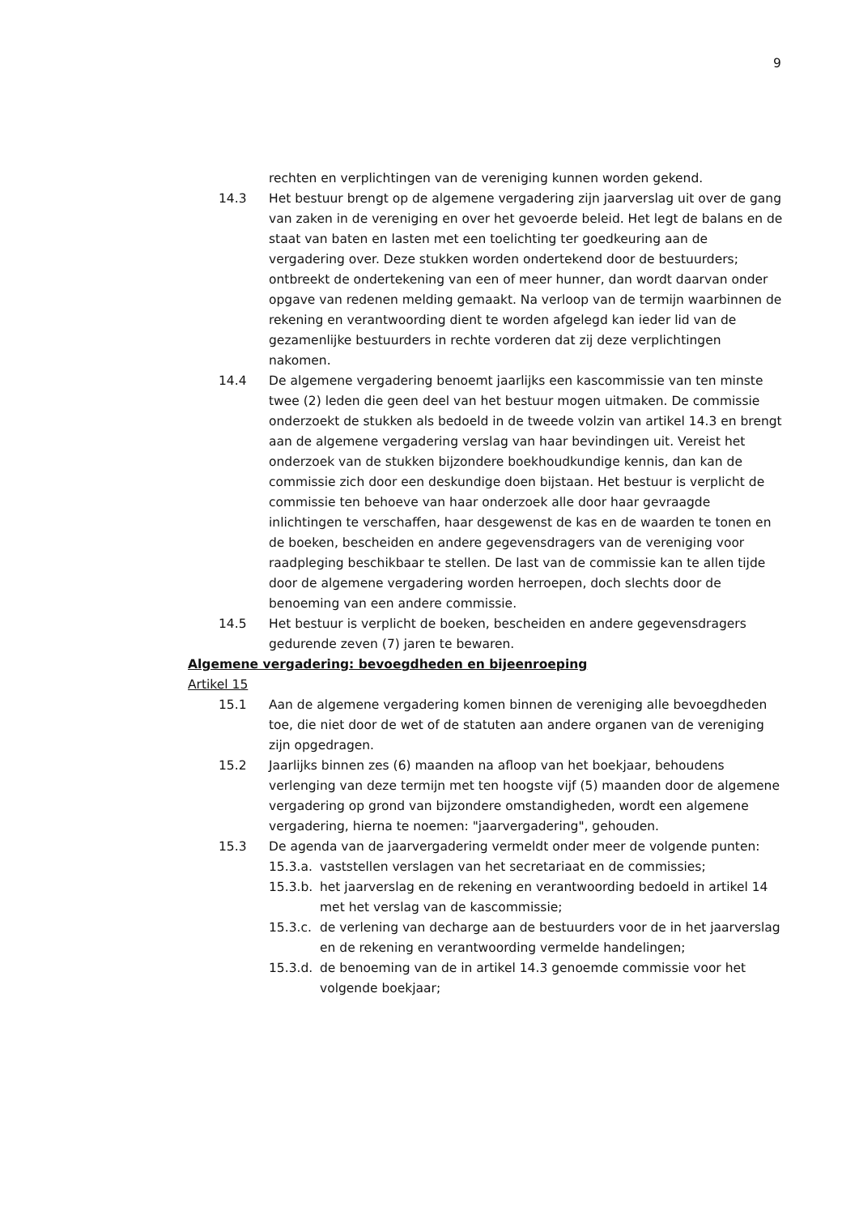9
rechten en verplichtingen van de vereniging kunnen worden gekend.
14.3 Het bestuur brengt op de algemene vergadering zijn jaarverslag uit over de gang van zaken in de vereniging en over het gevoerde beleid. Het legt de balans en de staat van baten en lasten met een toelichting ter goedkeuring aan de vergadering over. Deze stukken worden ondertekend door de bestuurders; ontbreekt de ondertekening van een of meer hunner, dan wordt daarvan onder opgave van redenen melding gemaakt. Na verloop van de termijn waarbinnen de rekening en verantwoording dient te worden afgelegd kan ieder lid van de gezamenlijke bestuurders in rechte vorderen dat zij deze verplichtingen nakomen.
14.4 De algemene vergadering benoemt jaarlijks een kascommissie van ten minste twee (2) leden die geen deel van het bestuur mogen uitmaken. De commissie onderzoekt de stukken als bedoeld in de tweede volzin van artikel 14.3 en brengt aan de algemene vergadering verslag van haar bevindingen uit. Vereist het onderzoek van de stukken bijzondere boekhoudkundige kennis, dan kan de commissie zich door een deskundige doen bijstaan. Het bestuur is verplicht de commissie ten behoeve van haar onderzoek alle door haar gevraagde inlichtingen te verschaffen, haar desgewenst de kas en de waarden te tonen en de boeken, bescheiden en andere gegevensdragers van de vereniging voor raadpleging beschikbaar te stellen. De last van de commissie kan te allen tijde door de algemene vergadering worden herroepen, doch slechts door de benoeming van een andere commissie.
14.5 Het bestuur is verplicht de boeken, bescheiden en andere gegevensdragers gedurende zeven (7) jaren te bewaren.
Algemene vergadering: bevoegdheden en bijeenroeping
Artikel 15
15.1 Aan de algemene vergadering komen binnen de vereniging alle bevoegdheden toe, die niet door de wet of de statuten aan andere organen van de vereniging zijn opgedragen.
15.2 Jaarlijks binnen zes (6) maanden na afloop van het boekjaar, behoudens verlenging van deze termijn met ten hoogste vijf (5) maanden door de algemene vergadering op grond van bijzondere omstandigheden, wordt een algemene vergadering, hierna te noemen: "jaarvergadering", gehouden.
15.3 De agenda van de jaarvergadering vermeldt onder meer de volgende punten:
15.3.a.
vaststellen verslagen van het secretariaat en de commissies;
15.3.b.
het jaarverslag en de rekening en verantwoording bedoeld in artikel 14 met het verslag van de kascommissie;
15.3.c.
de verlening van decharge aan de bestuurders voor de in het jaarverslag en de rekening en verantwoording vermelde handelingen;
15.3.d.
de benoeming van de in artikel 14.3 genoemde commissie voor het volgende boekjaar;